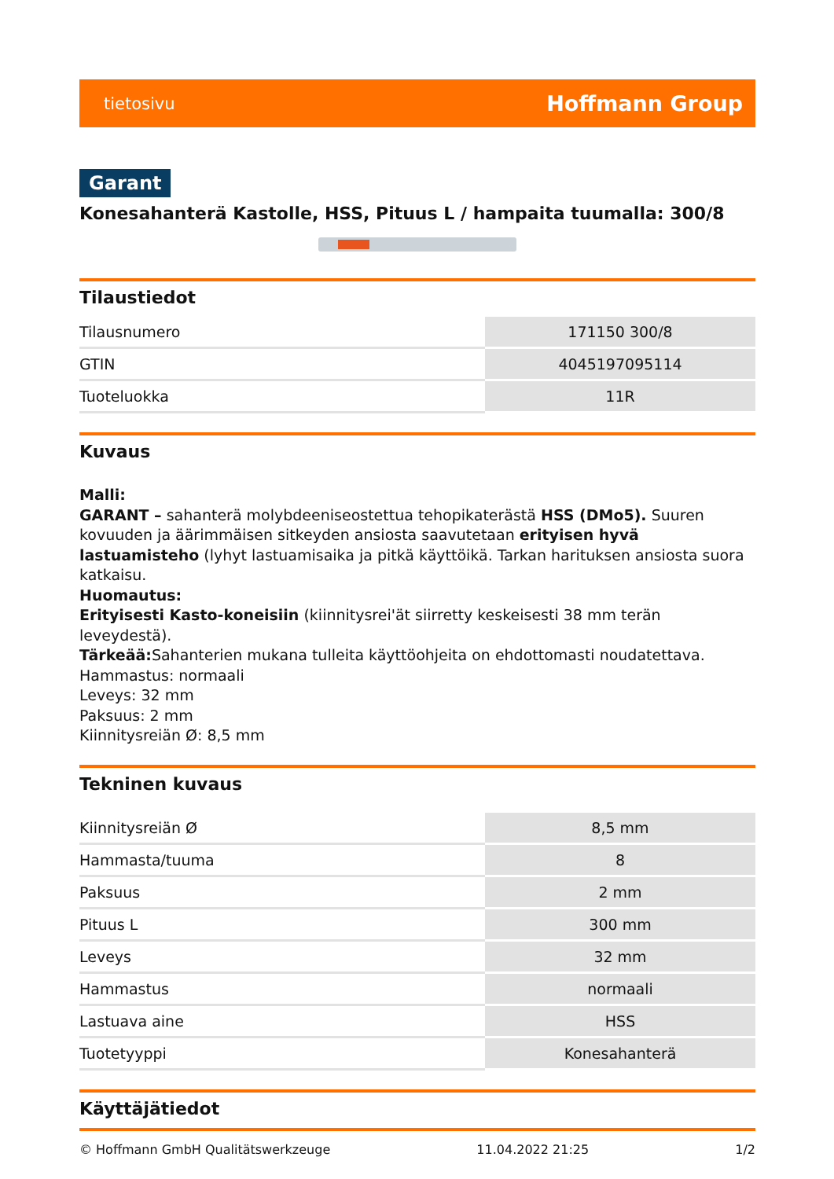tietosivu Hoffmann Group
Garant
Konesahanterä Kastolle, HSS, Pituus L / hampaita tuumalla: 300/8
Tilaustiedot
| Tilausnumero | 171150 300/8 |
| GTIN | 4045197095114 |
| Tuoteluokka | 11R |
Kuvaus
Malli:
GARANT – sahanterä molybdeeniseostettua tehopikaterästä HSS (DMo5). Suuren kovuuden ja äärimmäisen sitkeyden ansiosta saavutetaan erityisen hyvä lastuamisteho (lyhyt lastuamisaika ja pitkä käyttöikä. Tarkan harituksen ansiosta suora katkaisu.
Huomautus:
Erityisesti Kasto-koneisiin (kiinnitysrei'ät siirretty keskeisesti 38 mm terän leveydestä).
Tärkeää: Sahanterien mukana tulleita käyttöohjeita on ehdottomasti noudatettava.
Hammastus: normaali
Leveys: 32 mm
Paksuus: 2 mm
Kiinnitysreiän Ø: 8,5 mm
Tekninen kuvaus
| Kiinnitysreiän Ø | 8,5 mm |
| Hammasta/tuuma | 8 |
| Paksuus | 2 mm |
| Pituus L | 300 mm |
| Leveys | 32 mm |
| Hammastus | normaali |
| Lastuava aine | HSS |
| Tuotetyyppi | Konesahanterä |
Käyttäjätiedot
© Hoffmann GmbH Qualitätswerkzeuge 11.04.2022 21:25 1/2